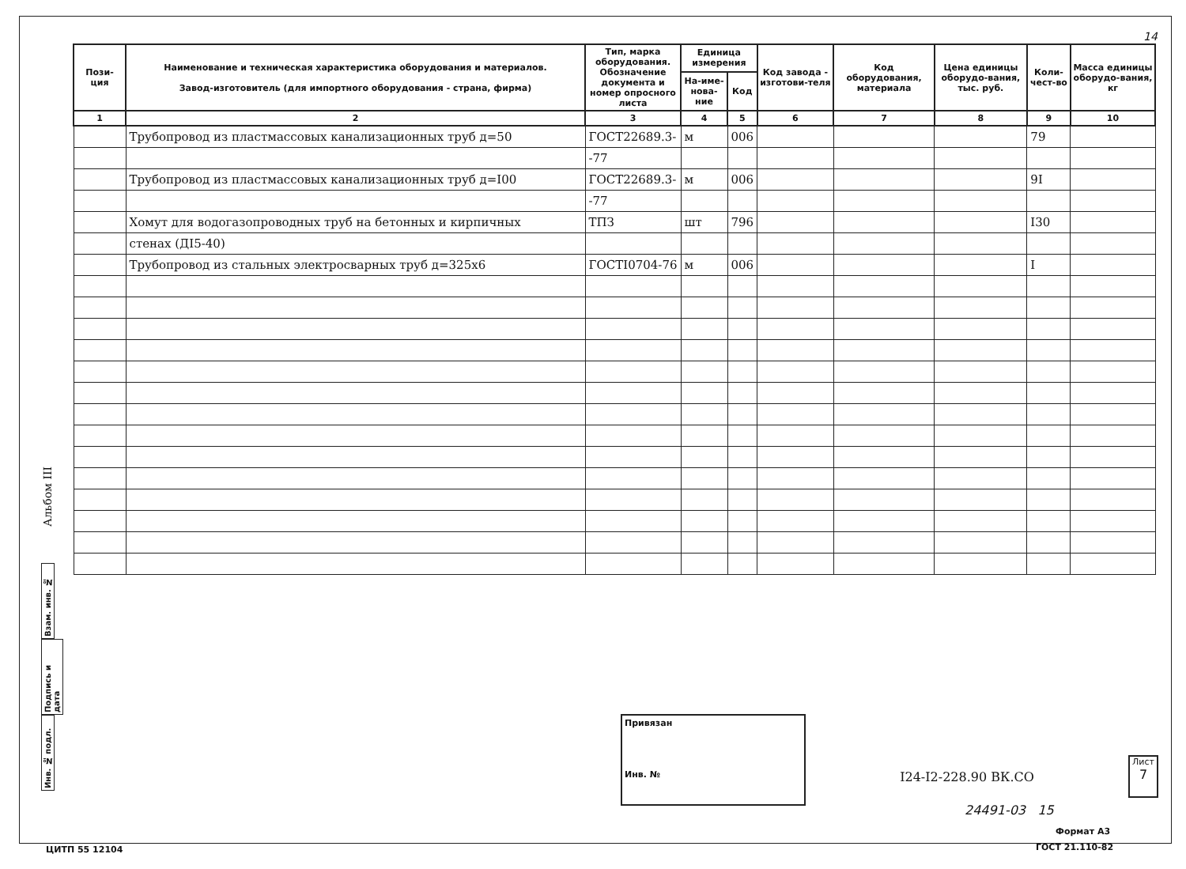14
Альбом III
Взам. инв. №
Подпись и дата
Инв. № подл.
| Пози- ция | Наименование и техническая характеристика оборудования и материалов. Завод-изготовитель (для импортного оборудования - страна, фирма) | Тип, марка оборудования. Обозначение документа и номер опросного листа | Единица измерения | | Код завода - изготови-теля | Код оборудования, материала | Цена единицы оборудо-вания, тыс. руб. | Коли-чест-во | Масса единицы оборудо-вания, кг |
| --- | --- | --- | --- | --- | --- | --- | --- | --- | --- |
| | | | На-име-нова-ние | Код | | | | | |
| 1 | 2 | 3 | 4 | 5 | 6 | 7 | 8 | 9 | 10 |
| | Трубопровод из пластмассовых канализационных труб д=50 | ГОСТ22689.3- | м | 006 | | | | 79 | |
| | | -77 | | | | | | | |
| | Трубопровод из пластмассовых канализационных труб д=I00 | ГОСТ22689.3- | м | 006 | | | | 9I | |
| | | -77 | | | | | | | |
| | Хомут для водогазопроводных труб на бетонных и кирпичных | ТПЗ | шт | 796 | | | | I30 | |
| | стенах (ДI5-40) | | | | | | | | |
| | Трубопровод из стальных электросварных труб д=325х6 | ГОСТI0704-76 | м | 006 | | | | I | |
Привязан
Инв. №
I24-I2-228.90 ВК.СО
Лист
7
24491-03 15
Формат А3
ГОСТ 21.110-82
ЦИТП 55 12104